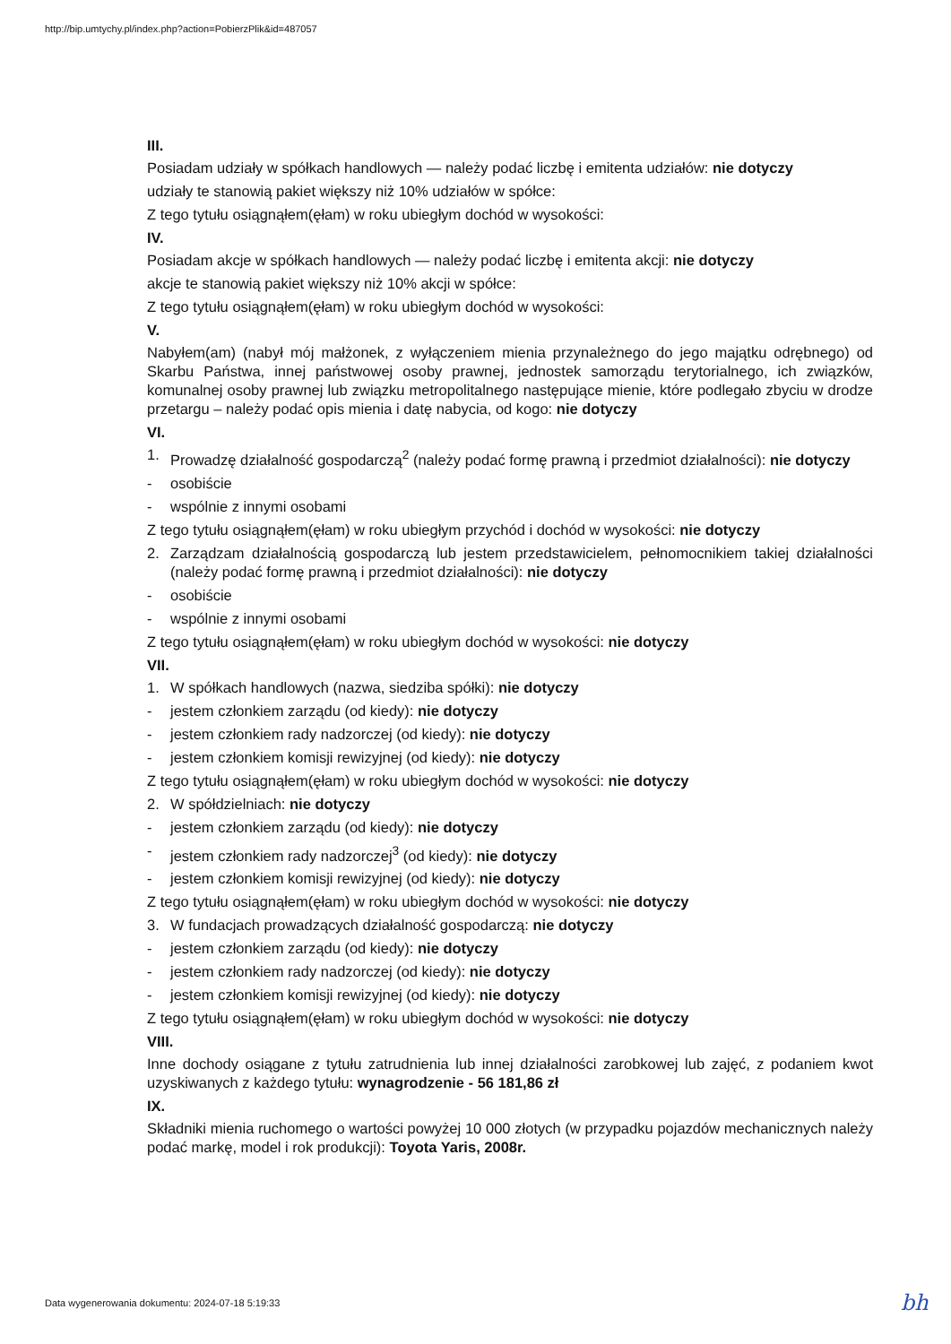http://bip.umtychy.pl/index.php?action=PobierzPlik&id=487057
III.
Posiadam udziały w spółkach handlowych — należy podać liczbę i emitenta udziałów: nie dotyczy
udziały te stanowią pakiet większy niż 10% udziałów w spółce:
Z tego tytułu osiągnąłem(ęłam) w roku ubiegłym dochód w wysokości:
IV.
Posiadam akcje w spółkach handlowych — należy podać liczbę i emitenta akcji: nie dotyczy
akcje te stanowią pakiet większy niż 10% akcji w spółce:
Z tego tytułu osiągnąłem(ęłam) w roku ubiegłym dochód w wysokości:
V.
Nabyłem(am) (nabył mój małżonek, z wyłączeniem mienia przynależnego do jego majątku odrębnego) od Skarbu Państwa, innej państwowej osoby prawnej, jednostek samorządu terytorialnego, ich związków, komunalnej osoby prawnej lub związku metropolitalnego następujące mienie, które podlegało zbyciu w drodze przetargu – należy podać opis mienia i datę nabycia, od kogo: nie dotyczy
VI.
1. Prowadzę działalność gospodarczą<sup>2</sup> (należy podać formę prawną i przedmiot działalności): nie dotyczy
- osobiście
- wspólnie z innymi osobami
Z tego tytułu osiągnąłem(ęłam) w roku ubiegłym przychód i dochód w wysokości: nie dotyczy
2. Zarządzam działalnością gospodarczą lub jestem przedstawicielem, pełnomocnikiem takiej działalności (należy podać formę prawną i przedmiot działalności): nie dotyczy
- osobiście
- wspólnie z innymi osobami
Z tego tytułu osiągnąłem(ęłam) w roku ubiegłym dochód w wysokości: nie dotyczy
VII.
1. W spółkach handlowych (nazwa, siedziba spółki): nie dotyczy
- jestem członkiem zarządu (od kiedy): nie dotyczy
- jestem członkiem rady nadzorczej (od kiedy): nie dotyczy
- jestem członkiem komisji rewizyjnej (od kiedy): nie dotyczy
Z tego tytułu osiągnąłem(ęłam) w roku ubiegłym dochód w wysokości: nie dotyczy
2. W spółdzielniach: nie dotyczy
- jestem członkiem zarządu (od kiedy): nie dotyczy
- jestem członkiem rady nadzorczej<sup>3</sup> (od kiedy): nie dotyczy
- jestem członkiem komisji rewizyjnej (od kiedy): nie dotyczy
Z tego tytułu osiągnąłem(ęłam) w roku ubiegłym dochód w wysokości: nie dotyczy
3. W fundacjach prowadzących działalność gospodarczą: nie dotyczy
- jestem członkiem zarządu (od kiedy): nie dotyczy
- jestem członkiem rady nadzorczej (od kiedy): nie dotyczy
- jestem członkiem komisji rewizyjnej (od kiedy): nie dotyczy
Z tego tytułu osiągnąłem(ęłam) w roku ubiegłym dochód w wysokości: nie dotyczy
VIII.
Inne dochody osiągane z tytułu zatrudnienia lub innej działalności zarobkowej lub zajęć, z podaniem kwot uzyskiwanych z każdego tytułu: wynagrodzenie - 56 181,86 zł
IX.
Składniki mienia ruchomego o wartości powyżej 10 000 złotych (w przypadku pojazdów mechanicznych należy podać markę, model i rok produkcji): Toyota Yaris, 2008r.
Data wygenerowania dokumentu: 2024-07-18 5:19:33
bh